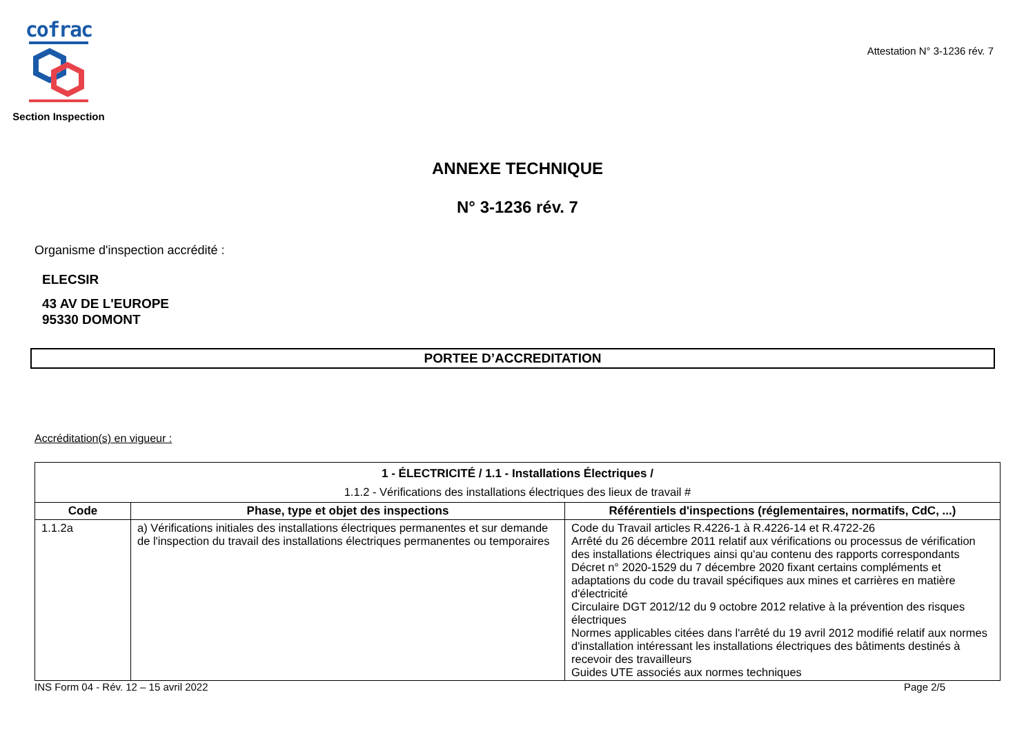cofrac
Section Inspection
Attestation N° 3-1236 rév. 7
ANNEXE TECHNIQUE
N° 3-1236 rév. 7
Organisme d'inspection accrédité :
ELECSIR
43 AV DE L'EUROPE
95330 DOMONT
PORTEE D’ACCREDITATION
Accréditation(s) en vigueur :
| 1 - ÉLECTRICITÉ / 1.1 - Installations Électriques / 1.1.2 - Vérifications des installations électriques des lieux de travail # | | |
| Code | Phase, type et objet des inspections | Référentiels d'inspections (réglementaires, normatifs, CdC, ...) |
| 1.1.2a | a) Vérifications initiales des installations électriques permanentes et sur demande de l'inspection du travail des installations électriques permanentes ou temporaires | Code du Travail articles R.4226-1 à R.4226-14 et R.4722-26 Arrêté du 26 décembre 2011 relatif aux vérifications ou processus de vérification des installations électriques ainsi qu'au contenu des rapports correspondants Décret n° 2020-1529 du 7 décembre 2020 fixant certains compléments et adaptations du code du travail spécifiques aux mines et carrières en matière d'électricité Circulaire DGT 2012/12 du 9 octobre 2012 relative à la prévention des risques électriques Normes applicables citées dans l'arrêté du 19 avril 2012 modifié relatif aux normes d'installation intéressant les installations électriques des bâtiments destinés à recevoir des travailleurs Guides UTE associés aux normes techniques |
INS Form 04 - Rév. 12 – 15 avril 2022 Page 2/5